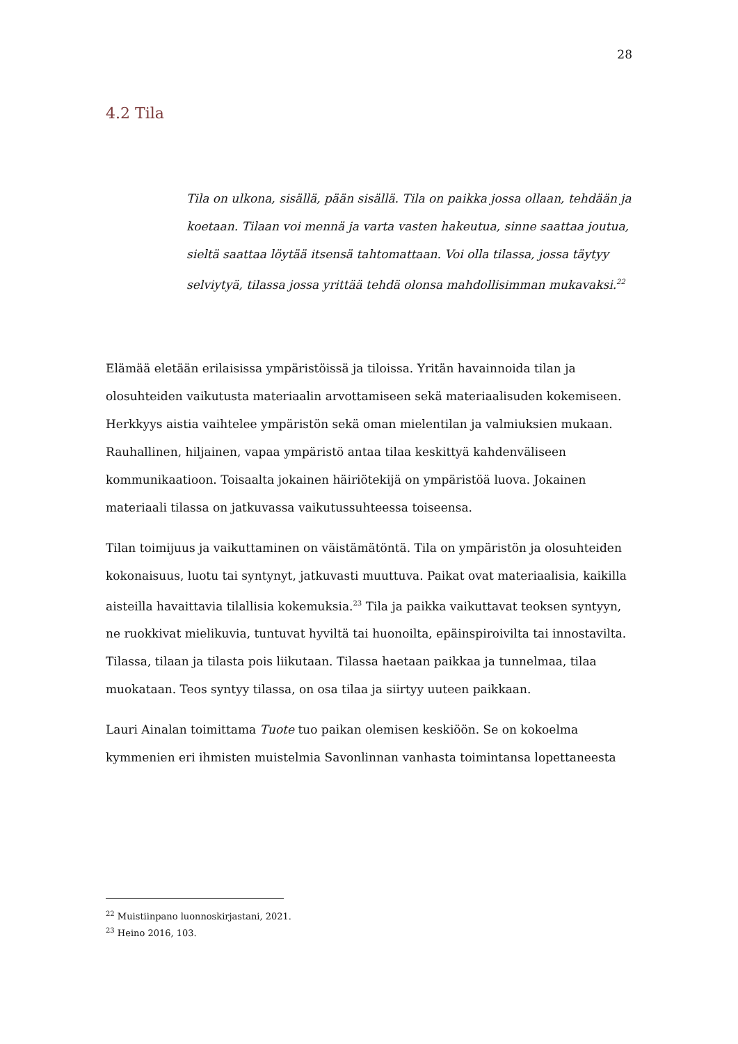28
4.2 Tila
Tila on ulkona, sisällä, pään sisällä. Tila on paikka jossa ollaan, tehdään ja koetaan. Tilaan voi mennä ja varta vasten hakeutua, sinne saattaa joutua, sieltä saattaa löytää itsensä tahtomattaan. Voi olla tilassa, jossa täytyy selviytyä, tilassa jossa yrittää tehdä olonsa mahdollisimman mukavaksi.<sup>22</sup>
Elämää eletään erilaisissa ympäristöissä ja tiloissa. Yritän havainnoida tilan ja olosuhteiden vaikutusta materiaalin arvottamiseen sekä materiaalisuden kokemiseen. Herkkyys aistia vaihtelee ympäristön sekä oman mielentilan ja valmiuksien mukaan. Rauhallinen, hiljainen, vapaa ympäristö antaa tilaa keskittyä kahdenväliseen kommunikaatioon. Toisaalta jokainen häiriötekijä on ympäristöä luova. Jokainen materiaali tilassa on jatkuvassa vaikutussuhteessa toiseensa.
Tilan toimijuus ja vaikuttaminen on väistämätöntä. Tila on ympäristön ja olosuhteiden kokonaisuus, luotu tai syntynyt, jatkuvasti muuttuva. Paikat ovat materiaalisia, kaikilla aisteilla havaittavia tilallisia kokemuksia.<sup>23</sup> Tila ja paikka vaikuttavat teoksen syntyyn, ne ruokkivat mielikuvia, tuntuvat hyviltä tai huonoilta, epäinspiroivilta tai innostavilta. Tilassa, tilaan ja tilasta pois liikutaan. Tilassa haetaan paikkaa ja tunnelmaa, tilaa muokataan. Teos syntyy tilassa, on osa tilaa ja siirtyy uuteen paikkaan.
Lauri Ainalan toimittama Tuote tuo paikan olemisen keskiöön. Se on kokoelma kymmenien eri ihmisten muistelmia Savonlinnan vanhasta toimintansa lopettaneesta
<sup>22</sup> Muistiinpano luonnoskirjastani, 2021.
<sup>23</sup> Heino 2016, 103.